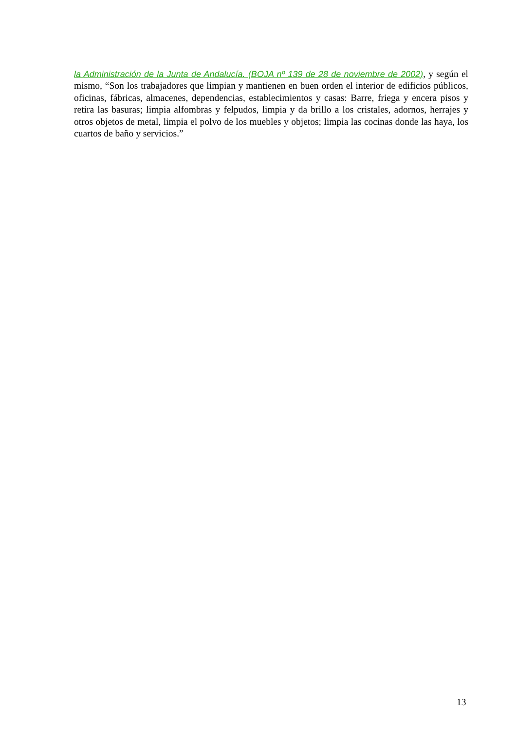la Administración de la Junta de Andalucía. (BOJA nº 139 de 28 de noviembre de 2002), y según el mismo, “Son los trabajadores que limpian y mantienen en buen orden el interior de edificios públicos, oficinas, fábricas, almacenes, dependencias, establecimientos y casas: Barre, friega y encera pisos y retira las basuras; limpia alfombras y felpudos, limpia y da brillo a los cristales, adornos, herrajes y otros objetos de metal, limpia el polvo de los muebles y objetos; limpia las cocinas donde las haya, los cuartos de baño y servicios.”
13